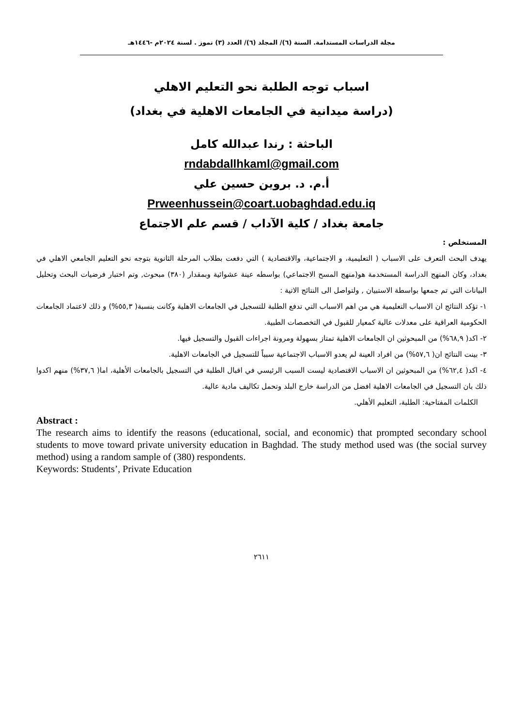مجلة الدراسات المستدامة. السنة (٦)/ المجلد (٦)/ العدد (٣) تموز . لسنة ٢٠٢٤م -١٤٤٦هـ
اسباب توجه الطلبة نحو التعليم الاهلي
(دراسة ميدانية في الجامعات الاهلية في بغداد)
الباحثة : رندا عبدالله كامل
rndabdallhkaml@gmail.com
أ.م. د. بروين حسين علي
Prweenhussein@coart.uobaghdad.edu.iq
جامعة بغداد / كلية الآداب / قسم علم الاجتماع
المستخلص :
يهدف البحث التعرف على الاسباب ( التعليمية، و الاجتماعية، والاقتصادية ) التي دفعت بطلاب المرحلة الثانوية بتوجه نحو التعليم الجامعي الاهلي في بغداد، وكان المنهج الدراسة المستخدمة هو(منهج المسح الاجتماعي) بواسطه عينة عشوائية وبمقدار (٣٨٠) مبحوث, وتم اختبار فرضيات البحث وتحليل البيانات التي تم جمعها بواسطة الاستبيان , ولتواصل الى النتائج الاتية :
١- تؤكد النتائج ان الاسباب التعليمية هي من اهم الاسباب التي تدفع الطلبة للتسجيل في الجامعات الاهلية وكانت بنسبة( ٥٥,٣%) و ذلك لاعتماد الجامعات الحكومية العراقية على معدلات عالية كمعيار للقبول في التخصصات الطبية.
٢- اكد( ٦٨,٩%) من المبحوثين ان الجامعات الاهلية تمتاز بسهولة ومرونة اجراءات القبول والتسجيل فيها.
٣- بينت النتائج ان( ٥٧,٦%) من افراد العينة لم يعدو الاسباب الاجتماعية سبباً للتسجيل في الجامعات الاهلية.
٤- اكد( ٦٢,٤%) من المبحوثين ان الاسباب الاقتصادية ليست السبب الرئيسي في اقبال الطلبة في التسجيل بالجامعات الأهلية، اما( ٣٧,٦%) منهم اكدوا ذلك بان التسجيل في الجامعات الاهلية افضل من الدراسة خارج البلد وتحمل تكاليف مادية عالية.
الكلمات المفتاحية: الطلبة، التعليم الأهلي.
Abstract :
The research aims to identify the reasons (educational, social, and economic) that prompted secondary school students to move toward private university education in Baghdad. The study method used was (the social survey method) using a random sample of (380) respondents.
Keywords: Students’, Private Education
٢٦١١